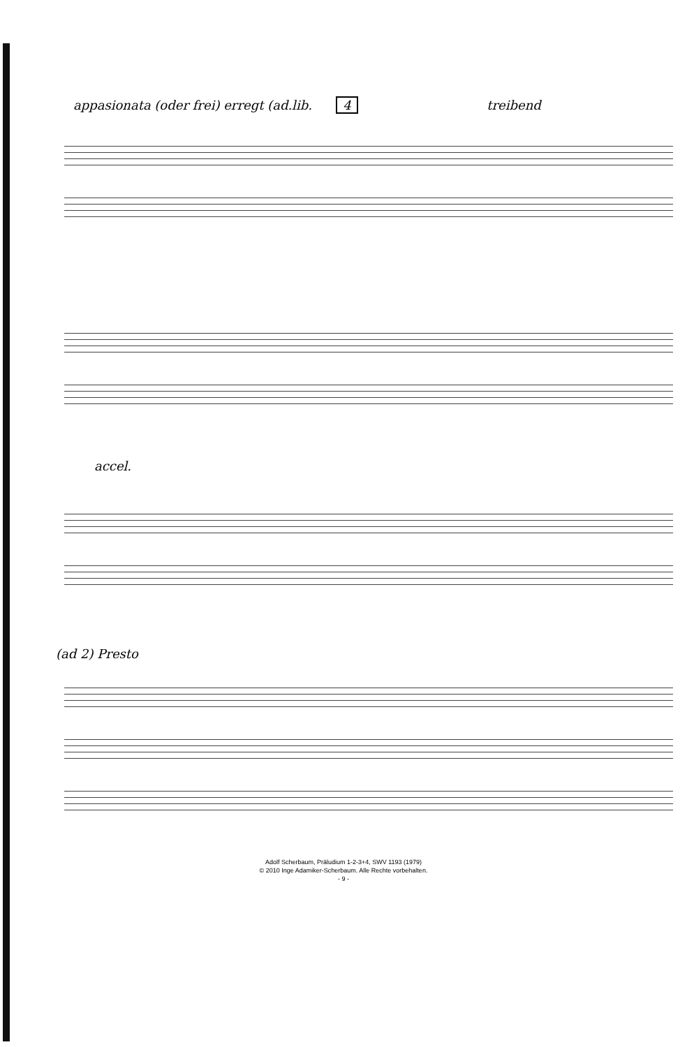appasionata (oder frei) erregt (ad.lib. 4 treibend
accel.
(ad 2) Presto
Adolf Scherbaum, Präludium 1-2-3+4, SWV 1193 (1979)
© 2010 Inge Adamiker-Scherbaum. Alle Rechte vorbehalten.
- 9 -